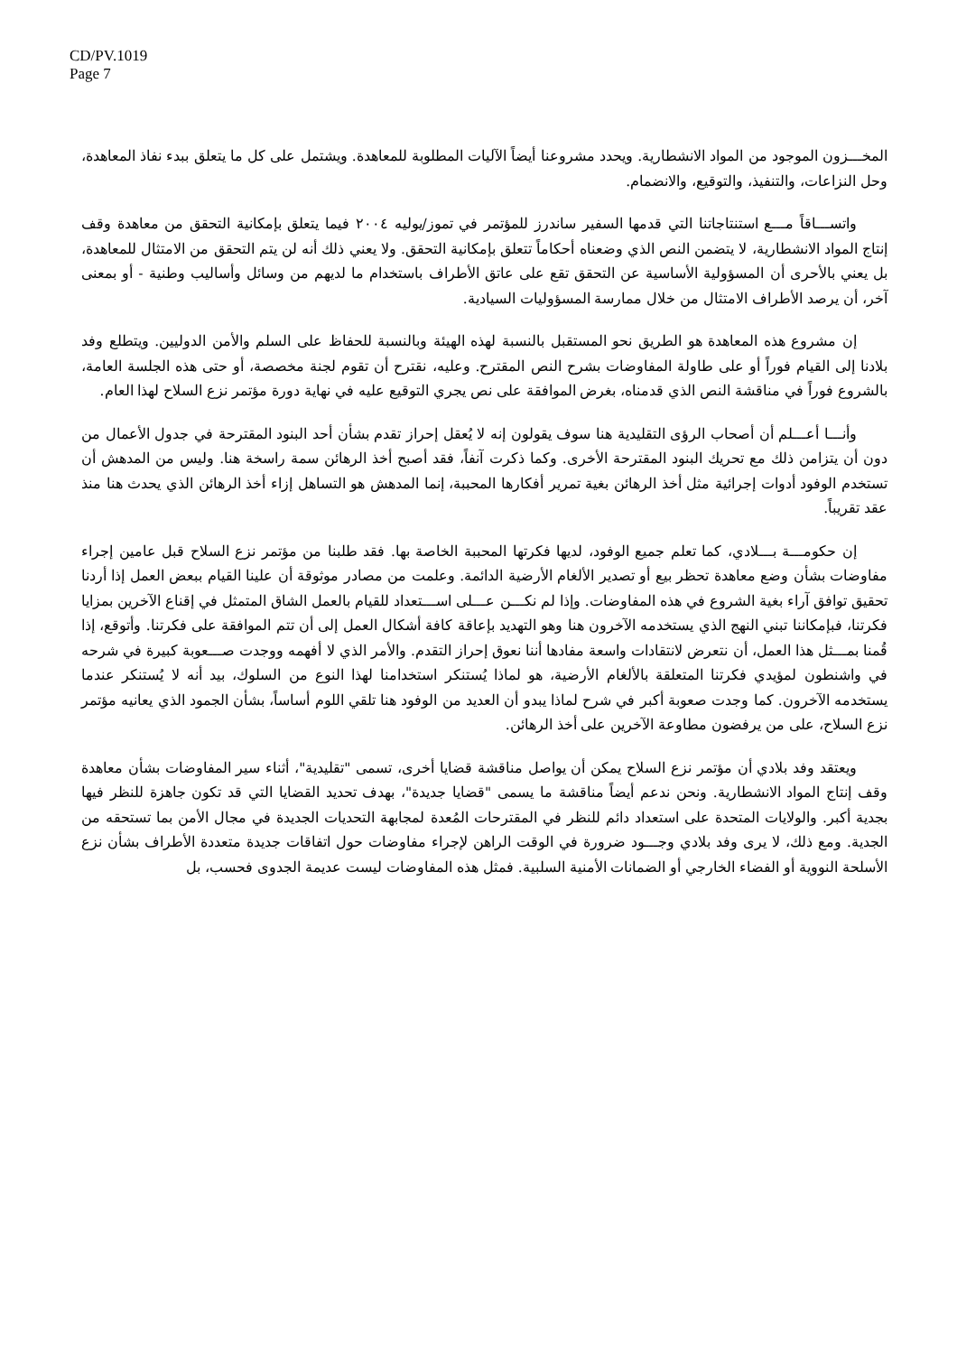CD/PV.1019
Page 7
المخـــزون الموجود من المواد الانشطارية. ويحدد مشروعنا أيضاً الآليات المطلوبة للمعاهدة. ويشتمل على كل ما يتعلق ببدء نفاذ المعاهدة، وحل النزاعات، والتنفيذ، والتوقيع، والانضمام.
واتســـاقاً مـــع استنتاجاتنا التي قدمها السفير ساندرز للمؤتمر في تموز/يوليه ٢٠٠٤ فيما يتعلق بإمكانية التحقق من معاهدة وقف إنتاج المواد الانشطارية، لا يتضمن النص الذي وضعناه أحكاماً تتعلق بإمكانية التحقق. ولا يعني ذلك أنه لن يتم التحقق من الامتثال للمعاهدة، بل يعني بالأحرى أن المسؤولية الأساسية عن التحقق تقع على عاتق الأطراف باستخدام ما لديهم من وسائل وأساليب وطنية - أو بمعنى آخر، أن يرصد الأطراف الامتثال من خلال ممارسة المسؤوليات السيادية.
إن مشروع هذه المعاهدة هو الطريق نحو المستقبل بالنسبة لهذه الهيئة وبالنسبة للحفاظ على السلم والأمن الدوليين. ويتطلع وفد بلادنا إلى القيام فوراً أو على طاولة المفاوضات بشرح النص المقترح. وعليه، نقترح أن تقوم لجنة مخصصة، أو حتى هذه الجلسة العامة، بالشروع فوراً في مناقشة النص الذي قدمناه، بغرض الموافقة على نص يجري التوقيع عليه في نهاية دورة مؤتمر نزع السلاح لهذا العام.
وأنـــا أعـــلم أن أصحاب الرؤى التقليدية هنا سوف يقولون إنه لا يُعقل إحراز تقدم بشأن أحد البنود المقترحة في جدول الأعمال من دون أن يتزامن ذلك مع تحريك البنود المقترحة الأخرى. وكما ذكرت آنفاً، فقد أصبح أخذ الرهائن سمة راسخة هنا. وليس من المدهش أن تستخدم الوفود أدوات إجرائية مثل أخذ الرهائن بغية تمرير أفكارها المحببة، إنما المدهش هو التساهل إزاء أخذ الرهائن الذي يحدث هنا منذ عقد تقريباً.
إن حكومـــة بـــلادي، كما تعلم جميع الوفود، لديها فكرتها المحببة الخاصة بها. فقد طلبنا من مؤتمر نزع السلاح قبل عامين إجراء مفاوضات بشأن وضع معاهدة تحظر بيع أو تصدير الألغام الأرضية الدائمة. وعلمت من مصادر موثوقة أن علينا القيام ببعض العمل إذا أردنا تحقيق توافق آراء بغية الشروع في هذه المفاوضات. وإذا لم نكـــن عـــلى اســـتعداد للقيام بالعمل الشاق المتمثل في إقناع الآخرين بمزايا فكرتنا، فبإمكاننا تبني النهج الذي يستخدمه الآخرون هنا وهو التهديد بإعاقة كافة أشكال العمل إلى أن تتم الموافقة على فكرتنا. وأتوقع، إذا قُمنا بمـــثل هذا العمل، أن نتعرض لانتقادات واسعة مفادها أننا نعوق إحراز التقدم. والأمر الذي لا أفهمه ووجدت صـــعوبة كبيرة في شرحه في واشنطون لمؤيدي فكرتنا المتعلقة بالألغام الأرضية، هو لماذا يُستنكر استخدامنا لهذا النوع من السلوك، بيد أنه لا يُستنكر عندما يستخدمه الآخرون. كما وجدت صعوبة أكبر في شرح لماذا يبدو أن العديد من الوفود هنا تلقي اللوم أساساً، بشأن الجمود الذي يعانيه مؤتمر نزع السلاح، على من يرفضون مطاوعة الآخرين على أخذ الرهائن.
ويعتقد وفد بلادي أن مؤتمر نزع السلاح يمكن أن يواصل مناقشة قضايا أخرى، تسمى "تقليدية"، أثناء سير المفاوضات بشأن معاهدة وقف إنتاج المواد الانشطارية. ونحن ندعم أيضاً مناقشة ما يسمى "قضايا جديدة"، بهدف تحديد القضايا التي قد تكون جاهزة للنظر فيها بجدية أكبر. والولايات المتحدة على استعداد دائم للنظر في المقترحات المُعدة لمجابهة التحديات الجديدة في مجال الأمن بما تستحقه من الجدية. ومع ذلك، لا يرى وفد بلادي وجـــود ضرورة في الوقت الراهن لإجراء مفاوضات حول اتفاقات جديدة متعددة الأطراف بشأن نزع الأسلحة النووية أو الفضاء الخارجي أو الضمانات الأمنية السلبية. فمثل هذه المفاوضات ليست عديمة الجدوى فحسب، بل